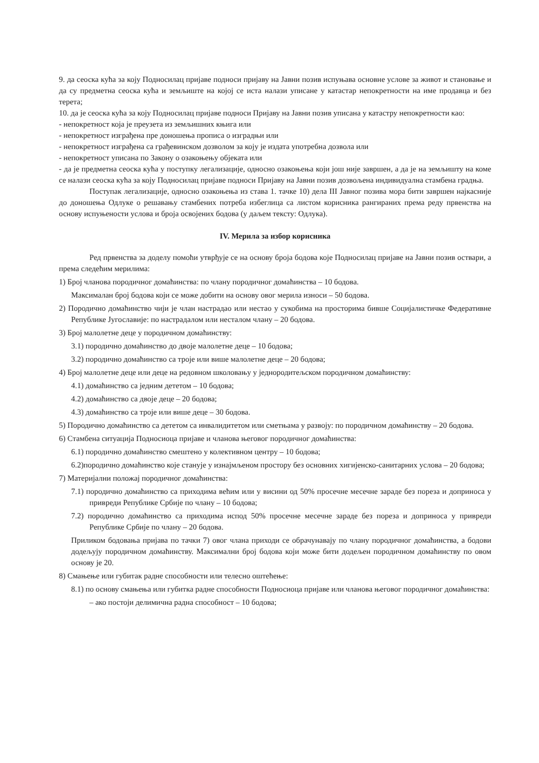9. да сеоска кућа за коју Подносилац пријаве подноси пријаву на Јавни позив испуњава основне услове за живот и становање и да су предметна сеоска кућа и земљиште на којој се иста налази уписане у катастар непокретности на име продавца и без терета;
10. да је сеоска кућа за коју Подносилац пријаве подноси Пријаву на Јавни позив уписана у катастру непокретности као:
- непокретност која је преузета из земљишних књига или
- непокретност изграђена пре доношења прописа о изградњи или
- непокретност изграђена са грађевинском дозволом за коју је издата употребна дозвола или
- непокретност уписана по Закону о озакоњењу објеката или
- да је предметна сеоска кућа у поступку легализације, односно озакоњења који још није завршен, а да је на земљишту на коме се налази сеоска кућа за коју Подносилац пријаве подноси Пријаву на Јавни позив дозвољена индивидуална стамбена градња.
Поступак легализације, односно озакоњења из става 1. тачке 10) дела III Јавног позива мора бити завршен најкасније до доношења Одлуке о решавању стамбених потреба избеглица са листом корисника рангираних према реду првенства на основу испуњености услова и броја освојених бодова (у даљем тексту: Одлука).
IV. Мерила за избор корисника
Ред првенства за доделу помоћи утврђује се на основу броја бодова које Подносилац пријаве на Јавни позив оствари, а према следећим мерилима:
1) Број чланова породичног домаћинства: по члану породичног домаћинства – 10 бодова.
Максималан број бодова који се може добити на основу овог мерила износи – 50 бодова.
2) Породично домаћинство чији је члан настрадао или нестао у сукобима на просторима бивше Социјалистичке Федеративне Републике Југославије: по настрадалом или несталом члану – 20 бодова.
3) Број малолетне деце у породичном домаћинству:
3.1) породично домаћинство до двоје малолетне деце – 10 бодова;
3.2) породично домаћинство са троје или више малолетне деце – 20 бодова;
4) Број малолетне деце или деце на редовном школовању у једнородитељском породичном домаћинству:
4.1) домаћинство са једним дететом – 10 бодова;
4.2) домаћинство са двоје деце – 20 бодова;
4.3) домаћинство са троје или више деце – 30 бодова.
5) Породично домаћинство са дететом са инвалидитетом или сметњама у развоју: по породичном домаћинству – 20 бодова.
6) Стамбена ситуација Подносиоца пријаве и чланова његовог породичног домаћинства:
6.1) породично домаћинство смештено у колективном центру – 10 бодова;
6.2)породично домаћинство које станује у изнајмљеном простору без основних хигијенско-санитарних услова – 20 бодова;
7) Материјални положај породичног домаћинства:
7.1) породично домаћинство са приходима већим или у висини од 50% просечне месечне зараде без пореза и доприноса у привреди Републике Србије по члану – 10 бодова;
7.2) породично домаћинство са приходима испод 50% просечне месечне зараде без пореза и доприноса у привреди Републике Србије по члану – 20 бодова.
Приликом бодовања пријава по тачки 7) овог члана приходи се обрачунавају по члану породичног домаћинства, а бодови додељују породичном домаћинству. Максимални број бодова који може бити додељен породичном домаћинству по овом основу је 20.
8) Смањење или губитак радне способности или телесно оштећење:
8.1) по основу смањења или губитка радне способности Подносиоца пријаве или чланова његовог породичног домаћинства:
– ако постоји делимична радна способност – 10 бодова;